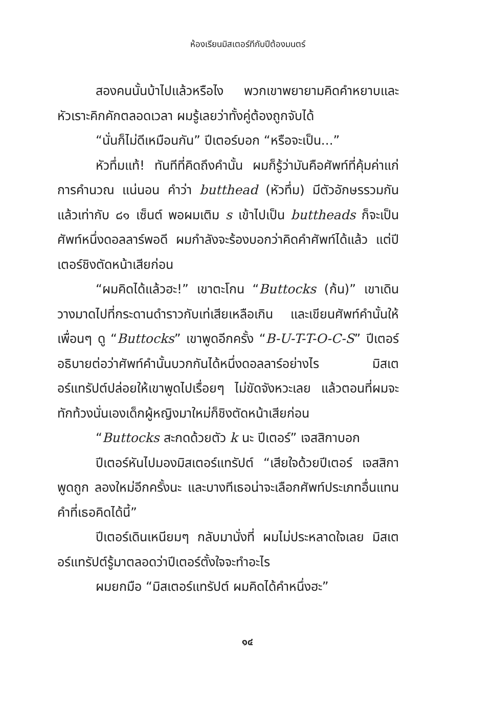ห้องเรียนมิสเตอร์ทีกับปีต้องมนตร์
สองคนนั้นบ้าไปแล้วหรือไง พวกเขาพยายามคิดคำหยาบและหัวเราะคิกคักตลอดเวลา ผมรู้เลยว่าทั้งคู่ต้องถูกจับได้
“นั่นก็ไม่ดีเหมือนกัน” ปีเตอร์บอก “หรือจะเป็น...”
หัวทึ่มแท้! ทันทีที่คิดถึงคำนั้น ผมก็รู้ว่ามันคือศัพท์ที่คุ้มค่าแก่การคำนวณ แน่นอน คำว่า butthead (หัวทึ่ม) มีตัวอักษรรวมกันแล้วเท่ากับ ๘๑ เซ็นต์ พอผมเติม s เข้าไปเป็น buttheads ก็จะเป็นศัพท์หนึ่งดอลลาร์พอดี ผมกำลังจะร้องบอกว่าคิดคำศัพท์ได้แล้ว แต่ปีเตอร์ชิงตัดหน้าเสียก่อน
“ผมคิดได้แล้วฮะ!” เขาตะโกน “Buttocks (ก้น)” เขาเดินวางมาดไปที่กระดานดำราวกับเท่เสียเหลือเกิน และเขียนศัพท์คำนั้นให้เพื่อนๆ ดู “Buttocks” เขาพูดอีกครั้ง “B-U-T-T-O-C-S” ปีเตอร์อธิบายต่อว่าศัพท์คำนั้นบวกกันได้หนึ่งดอลลาร์อย่างไร มิสเตอร์แทรัปต์ปล่อยให้เขาพูดไปเรื่อยๆ ไม่ขัดจังหวะเลย แล้วตอนที่ผมจะทักท้วงนั่นเองเด็กผู้หญิงมาใหม่ก็ชิงตัดหน้าเสียก่อน
“Buttocks สะกดด้วยตัว k นะ ปีเตอร์” เจสสิกาบอก
ปีเตอร์หันไปมองมิสเตอร์แทรัปต์ “เสียใจด้วยปีเตอร์ เจสสิกาพูดถูก ลองใหม่อีกครั้งนะ และบางทีเธอน่าจะเลือกศัพท์ประเภทอื่นแทนคำที่เธอคิดได้นี้”
ปีเตอร์เดินเหนียมๆ กลับมานั่งที่ ผมไม่ประหลาดใจเลย มิสเตอร์แทรัปต์รู้มาตลอดว่าปีเตอร์ตั้งใจจะทำอะไร
ผมยกมือ “มิสเตอร์แทรัปต์ ผมคิดได้คำหนึ่งฮะ”
๑๔